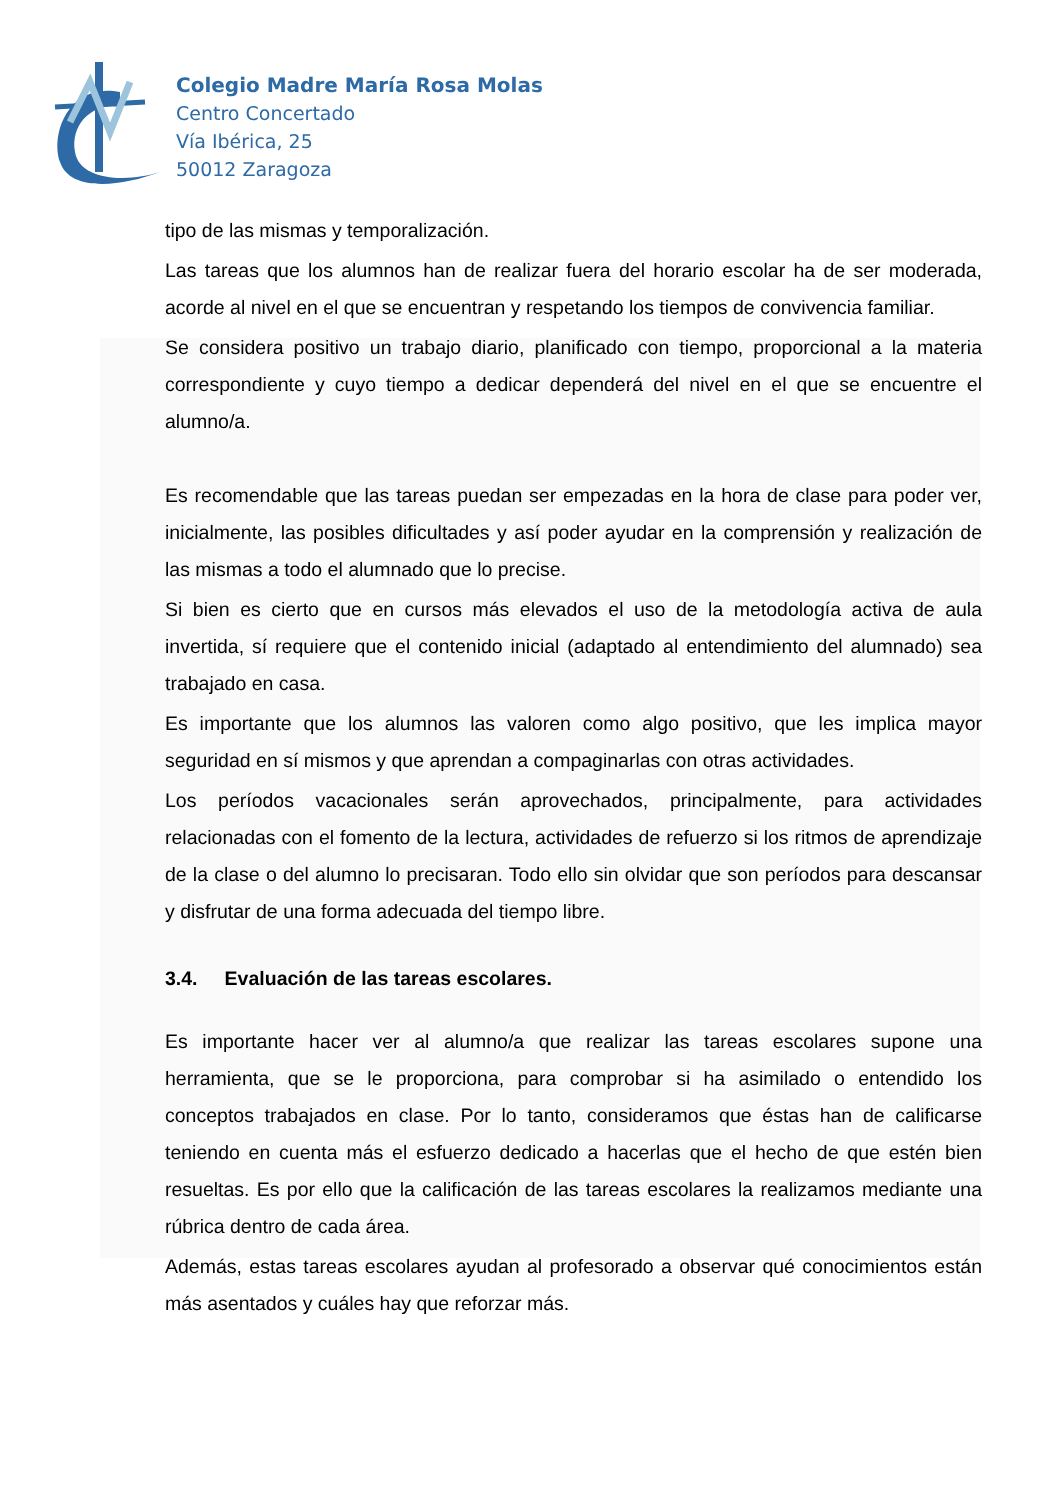Colegio Madre María Rosa Molas
Centro Concertado
Vía Ibérica, 25
50012 Zaragoza
tipo de las mismas y temporalización.
Las tareas que los alumnos han de realizar fuera del horario escolar ha de ser moderada, acorde al nivel en el que se encuentran y respetando los tiempos de convivencia familiar.
Se considera positivo un trabajo diario, planificado con tiempo, proporcional a la materia correspondiente y cuyo tiempo a dedicar dependerá del nivel en el que se encuentre el alumno/a.
Es recomendable que las tareas puedan ser empezadas en la hora de clase para poder ver, inicialmente, las posibles dificultades y así poder ayudar en la comprensión y realización de las mismas a todo el alumnado que lo precise.
Si bien es cierto que en cursos más elevados el uso de la metodología activa de aula invertida, sí requiere que el contenido inicial (adaptado al entendimiento del alumnado) sea trabajado en casa.
Es importante que los alumnos las valoren como algo positivo, que les implica mayor seguridad en sí mismos y que aprendan a compaginarlas con otras actividades.
Los períodos vacacionales serán aprovechados, principalmente, para actividades relacionadas con el fomento de la lectura, actividades de refuerzo si los ritmos de aprendizaje de la clase o del alumno lo precisaran. Todo ello sin olvidar que son períodos para descansar y disfrutar de una forma adecuada del tiempo libre.
3.4. Evaluación de las tareas escolares.
Es importante hacer ver al alumno/a que realizar las tareas escolares supone una herramienta, que se le proporciona, para comprobar si ha asimilado o entendido los conceptos trabajados en clase. Por lo tanto, consideramos que éstas han de calificarse teniendo en cuenta más el esfuerzo dedicado a hacerlas que el hecho de que estén bien resueltas. Es por ello que la calificación de las tareas escolares la realizamos mediante una rúbrica dentro de cada área.
Además, estas tareas escolares ayudan al profesorado a observar qué conocimientos están más asentados y cuáles hay que reforzar más.